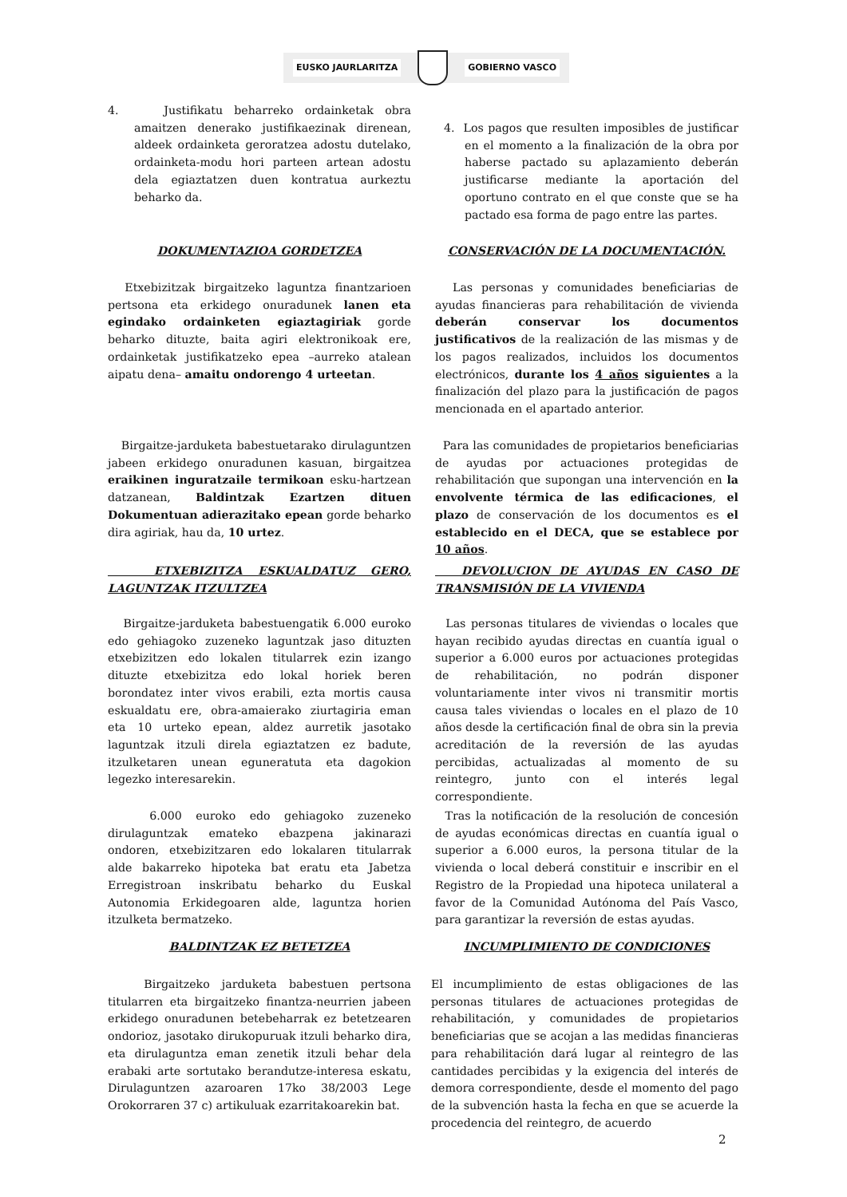EUSKO JAURLARITZA GOBIERNO VASCO
4. Justifikatu beharreko ordainketak obra amaitzen denerako justifikaezinak direnean, aldeek ordainketa geroratzea adostu dutelako, ordainketa-modu hori parteen artean adostu dela egiaztatzen duen kontratua aurkeztu beharko da.
4. Los pagos que resulten imposibles de justificar en el momento a la finalización de la obra por haberse pactado su aplazamiento deberán justificarse mediante la aportación del oportuno contrato en el que conste que se ha pactado esa forma de pago entre las partes.
DOKUMENTAZIOA GORDETZEA CONSERVACIÓN DE LA DOCUMENTACIÓN.
Etxebizitzak birgaitzeko laguntza finantzarioen pertsona eta erkidego onuradunek lanen eta egindako ordainketen egiaztagiriak gorde beharko dituzte, baita agiri elektronikoak ere, ordainketak justifikatzeko epea –aurreko atalean aipatu dena– amaitu ondorengo 4 urteetan.
Las personas y comunidades beneficiarias de ayudas financieras para rehabilitación de vivienda deberán conservar los documentos justificativos de la realización de las mismas y de los pagos realizados, incluidos los documentos electrónicos, durante los 4 años siguientes a la finalización del plazo para la justificación de pagos mencionada en el apartado anterior.
Birgaitze-jarduketa babestuetarako dirulaguntzen jabeen erkidego onuradunen kasuan, birgaitzea eraikinen inguratzaile termikoan esku-hartzean datzanean, Baldintzak Ezartzen dituen Dokumentuan adierazitako epean gorde beharko dira agiriak, hau da, 10 urtez.
Para las comunidades de propietarios beneficiarias de ayudas por actuaciones protegidas de rehabilitación que supongan una intervención en la envolvente térmica de las edificaciones, el plazo de conservación de los documentos es el establecido en el DECA, que se establece por 10 años.
ETXEBIZITZA ESKUALDATUZ GERO, LAGUNTZAK ITZULTZEA
DEVOLUCION DE AYUDAS EN CASO DE TRANSMISIÓN DE LA VIVIENDA
Birgaitze-jarduketa babestuengatik 6.000 euroko edo gehiagoko zuzeneko laguntzak jaso dituzten etxebizitzen edo lokalen titularrek ezin izango dituzte etxebizitza edo lokal horiek beren borondatez inter vivos erabili, ezta mortis causa eskualdatu ere, obra-amaierako ziurtagiria eman eta 10 urteko epean, aldez aurretik jasotako laguntzak itzuli direla egiaztatzen ez badute, itzulketaren unean eguneratuta eta dagokion legezko interesarekin.
Las personas titulares de viviendas o locales que hayan recibido ayudas directas en cuantía igual o superior a 6.000 euros por actuaciones protegidas de rehabilitación, no podrán disponer voluntariamente inter vivos ni transmitir mortis causa tales viviendas o locales en el plazo de 10 años desde la certificación final de obra sin la previa acreditación de la reversión de las ayudas percibidas, actualizadas al momento de su reintegro, junto con el interés legal correspondiente.
6.000 euroko edo gehiagoko zuzeneko dirulaguntzak emateko ebazpena jakinarazi ondoren, etxebizitzaren edo lokalaren titularrak alde bakarreko hipoteka bat eratu eta Jabetza Erregistroan inskribatu beharko du Euskal Autonomia Erkidegoaren alde, laguntza horien itzulketa bermatzeko.
Tras la notificación de la resolución de concesión de ayudas económicas directas en cuantía igual o superior a 6.000 euros, la persona titular de la vivienda o local deberá constituir e inscribir en el Registro de la Propiedad una hipoteca unilateral a favor de la Comunidad Autónoma del País Vasco, para garantizar la reversión de estas ayudas.
BALDINTZAK EZ BETETZEA INCUMPLIMIENTO DE CONDICIONES
Birgaitzeko jarduketa babestuen pertsona titularren eta birgaitzeko finantza-neurrien jabeen erkidego onuradunen betebeharrak ez betetzearen ondorioz, jasotako dirukopuruak itzuli beharko dira, eta dirulaguntza eman zenetik itzuli behar dela erabaki arte sortutako berandutze-interesa eskatu, Dirulaguntzen azaroaren 17ko 38/2003 Lege Orokorraren 37 c) artikuluak ezarritakoarekin bat.
El incumplimiento de estas obligaciones de las personas titulares de actuaciones protegidas de rehabilitación, y comunidades de propietarios beneficiarias que se acojan a las medidas financieras para rehabilitación dará lugar al reintegro de las cantidades percibidas y la exigencia del interés de demora correspondiente, desde el momento del pago de la subvención hasta la fecha en que se acuerde la procedencia del reintegro, de acuerdo
2